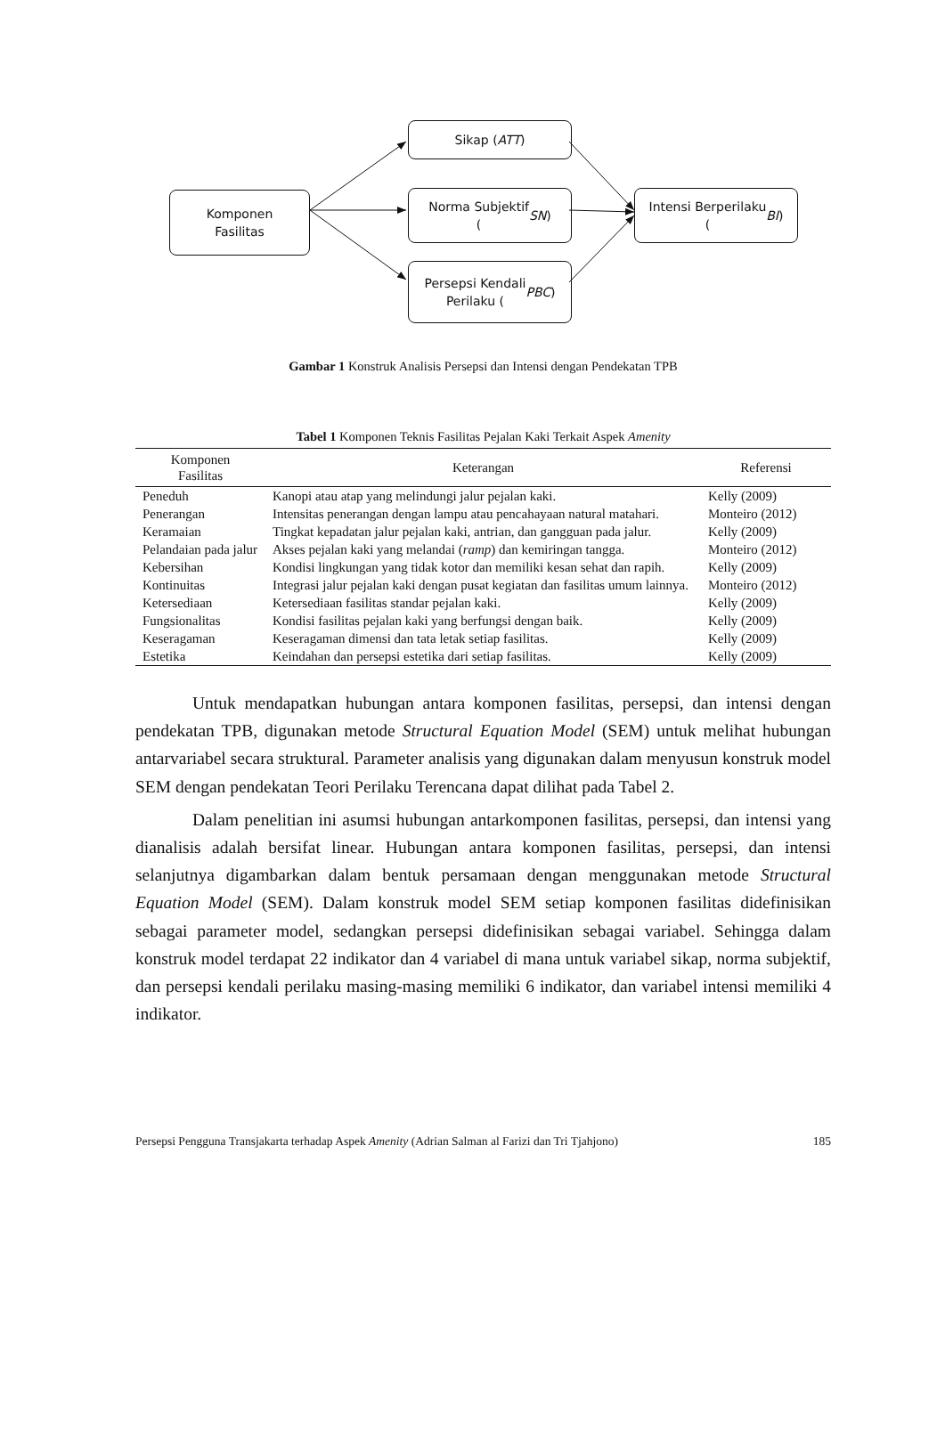Komponen
Fasilitas
Sikap (ATT)
Norma Subjektif
(SN)
Persepsi Kendali
Perilaku (PBC)
Intensi Berperilaku
(BI)
Gambar 1 Konstruk Analisis Persepsi dan Intensi dengan Pendekatan TPB
Tabel 1 Komponen Teknis Fasilitas Pejalan Kaki Terkait Aspek Amenity
| Komponen Fasilitas | Keterangan | Referensi |
| --- | --- | --- |
| Peneduh | Kanopi atau atap yang melindungi jalur pejalan kaki. | Kelly (2009) |
| Penerangan | Intensitas penerangan dengan lampu atau pencahayaan natural matahari. | Monteiro (2012) |
| Keramaian | Tingkat kepadatan jalur pejalan kaki, antrian, dan gangguan pada jalur. | Kelly (2009) |
| Pelandaian pada jalur | Akses pejalan kaki yang melandai ( ramp ) dan kemiringan tangga. | Monteiro (2012) |
| Kebersihan | Kondisi lingkungan yang tidak kotor dan memiliki kesan sehat dan rapih. | Kelly (2009) |
| Kontinuitas | Integrasi jalur pejalan kaki dengan pusat kegiatan dan fasilitas umum lainnya. | Monteiro (2012) |
| Ketersediaan | Ketersediaan fasilitas standar pejalan kaki. | Kelly (2009) |
| Fungsionalitas | Kondisi fasilitas pejalan kaki yang berfungsi dengan baik. | Kelly (2009) |
| Keseragaman | Keseragaman dimensi dan tata letak setiap fasilitas. | Kelly (2009) |
| Estetika | Keindahan dan persepsi estetika dari setiap fasilitas. | Kelly (2009) |
Untuk mendapatkan hubungan antara komponen fasilitas, persepsi, dan intensi dengan pendekatan TPB, digunakan metode Structural Equation Model (SEM) untuk melihat hubungan antarvariabel secara struktural. Parameter analisis yang digunakan dalam menyusun konstruk model SEM dengan pendekatan Teori Perilaku Terencana dapat dilihat pada Tabel 2.
Dalam penelitian ini asumsi hubungan antarkomponen fasilitas, persepsi, dan intensi yang dianalisis adalah bersifat linear. Hubungan antara komponen fasilitas, persepsi, dan intensi selanjutnya digambarkan dalam bentuk persamaan dengan menggunakan metode Structural Equation Model (SEM). Dalam konstruk model SEM setiap komponen fasilitas didefinisikan sebagai parameter model, sedangkan persepsi didefinisikan sebagai variabel. Sehingga dalam konstruk model terdapat 22 indikator dan 4 variabel di mana untuk variabel sikap, norma subjektif, dan persepsi kendali perilaku masing-masing memiliki 6 indikator, dan variabel intensi memiliki 4 indikator.
Persepsi Pengguna Transjakarta terhadap Aspek Amenity (Adrian Salman al Farizi dan Tri Tjahjono) 185